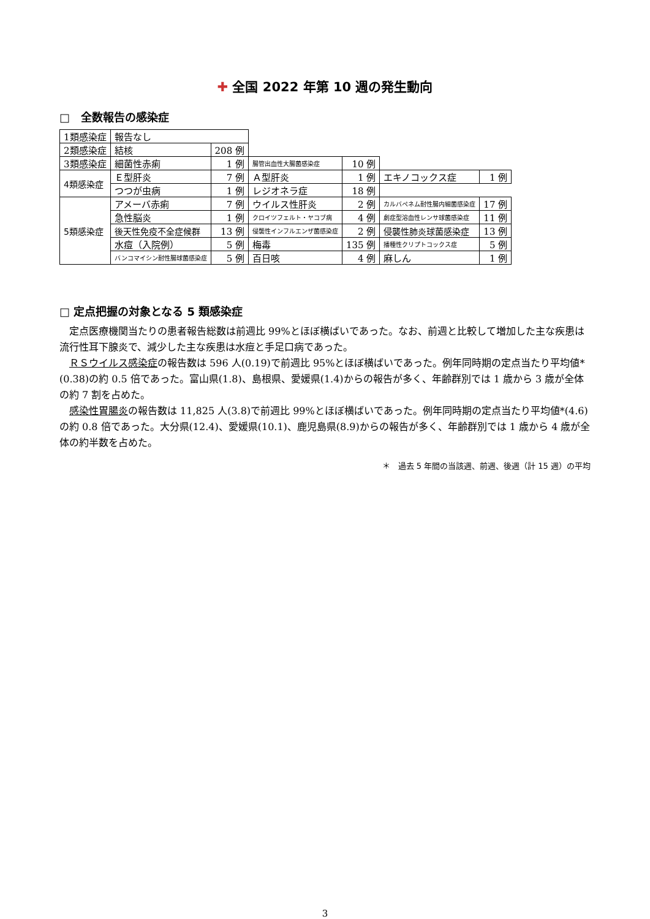✚ 全国 2022 年第 10 週の発生動向
□　全数報告の感染症
| 1類感染症 | 報告なし | | | | | |
| 2類感染症 | 結核 | 208 例 | | | | |
| 3類感染症 | 細菌性赤痢 | 1 例 | 腸管出血性大腸菌感染症 | 10 例 | | |
| 4類感染症 | Ｅ型肝炎 | 7 例 | Ａ型肝炎 | 1 例 | エキノコックス症 | 1 例 |
| | つつが虫病 | 1 例 | レジオネラ症 | 18 例 | | |
| 5類感染症 | アメーバ赤痢 | 7 例 | ウイルス性肝炎 | 2 例 | カルバペネム耐性腸内細菌感染症 | 17 例 |
| | 急性脳炎 | 1 例 | クロイツフェルト・ヤコブ病 | 4 例 | 劇症型溶血性レンサ球菌感染症 | 11 例 |
| | 後天性免疫不全症候群 | 13 例 | 侵襲性インフルエンザ菌感染症 | 2 例 | 侵襲性肺炎球菌感染症 | 13 例 |
| | 水痘（入院例） | 5 例 | 梅毒 | 135 例 | 播種性クリプトコックス症 | 5 例 |
| | バンコマイシン耐性腸球菌感染症 | 5 例 | 百日咳 | 4 例 | 麻しん | 1 例 |
□ 定点把握の対象となる 5 類感染症
定点医療機関当たりの患者報告総数は前週比 99%とほぼ横ばいであった。なお、前週と比較して増加した主な疾患は流行性耳下腺炎で、減少した主な疾患は水痘と手足口病であった。
ＲＳウイルス感染症の報告数は 596 人(0.19)で前週比 95%とほぼ横ばいであった。例年同時期の定点当たり平均値*(0.38)の約 0.5 倍であった。富山県(1.8)、島根県、愛媛県(1.4)からの報告が多く、年齢群別では 1 歳から 3 歳が全体の約 7 割を占めた。
感染性胃腸炎の報告数は 11,825 人(3.8)で前週比 99%とほぼ横ばいであった。例年同時期の定点当たり平均値*(4.6)の約 0.8 倍であった。大分県(12.4)、愛媛県(10.1)、鹿児島県(8.9)からの報告が多く、年齢群別では 1 歳から 4 歳が全体の約半数を占めた。
＊　過去 5 年間の当該週、前週、後週（計 15 週）の平均
3